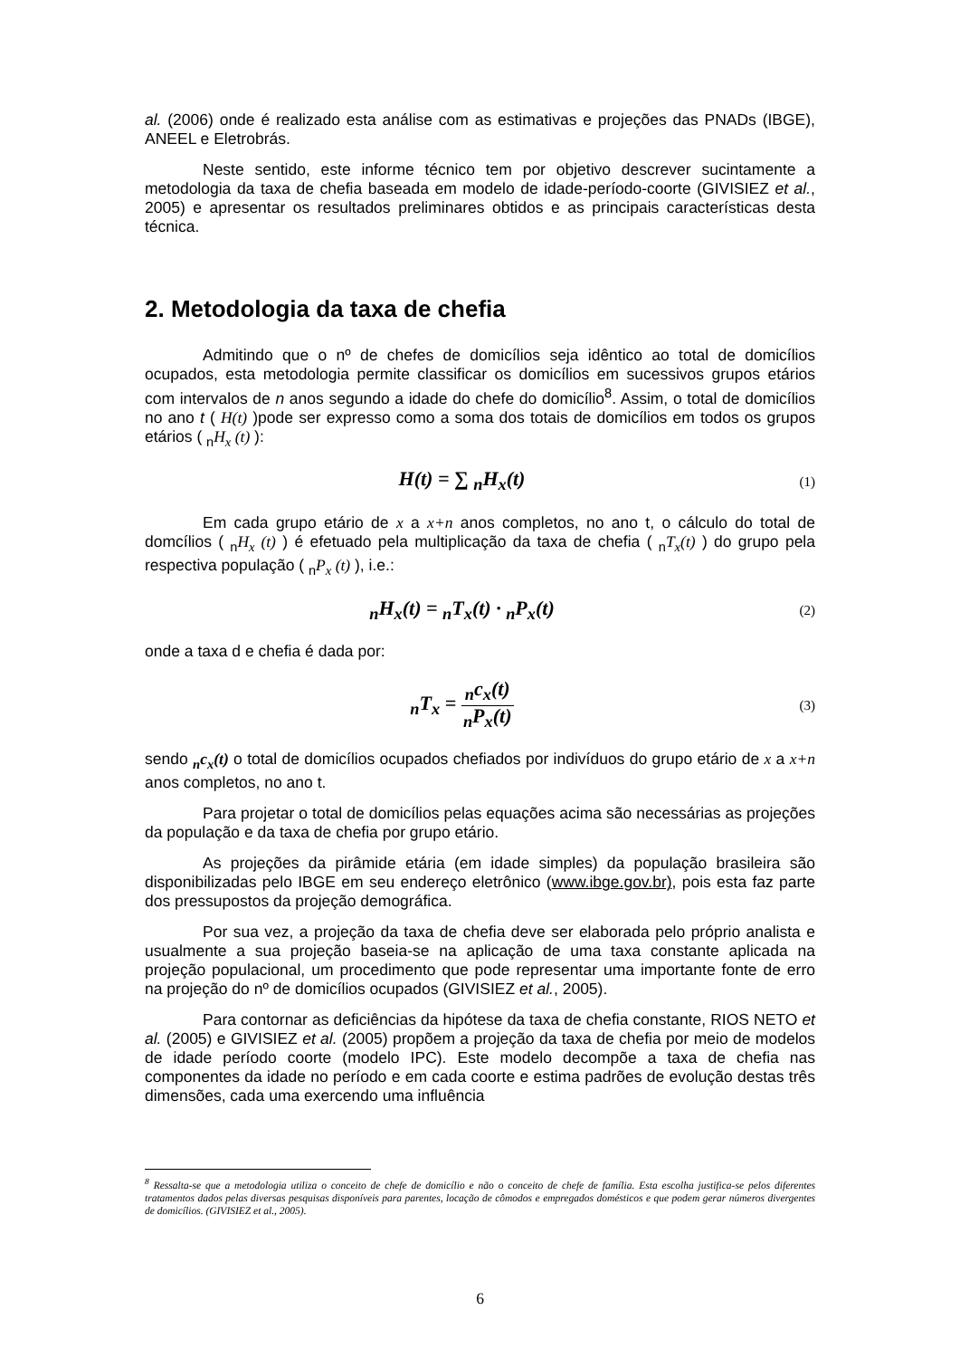al. (2006) onde é realizado esta análise com as estimativas e projeções das PNADs (IBGE), ANEEL e Eletrobrás.
Neste sentido, este informe técnico tem por objetivo descrever sucintamente a metodologia da taxa de chefia baseada em modelo de idade-período-coorte (GIVISIEZ et al., 2005) e apresentar os resultados preliminares obtidos e as principais características desta técnica.
2. Metodologia da taxa de chefia
Admitindo que o nº de chefes de domicílios seja idêntico ao total de domicílios ocupados, esta metodologia permite classificar os domicílios em sucessivos grupos etários com intervalos de n anos segundo a idade do chefe do domicílio<sup>8</sup>. Assim, o total de domicílios no ano t ( H(t) )pode ser expresso como a soma dos totais de domicílios em todos os grupos etários ( <sub>n</sub>H<sub>x</sub> (t) ):
H(t) = ∑ <sub>n</sub>H<sub>x</sub>(t)
(1)
Em cada grupo etário de x a x+n anos completos, no ano t, o cálculo do total de domcílios ( <sub>n</sub>H<sub>x</sub> (t) ) é efetuado pela multiplicação da taxa de chefia ( <sub>n</sub>T<sub>x</sub>(t) ) do grupo pela respectiva população ( <sub>n</sub>P<sub>x</sub> (t) ), i.e.:
<sub>n</sub>H<sub>x</sub>(t) = <sub>n</sub>T<sub>x</sub>(t) · <sub>n</sub>P<sub>x</sub>(t)
(2)
onde a taxa d e chefia é dada por:
<sub>n</sub>T<sub>x</sub> = <sub>n</sub>c<sub>x</sub>(t) <sub>n</sub>P<sub>x</sub>(t)
(3)
sendo <sub>n</sub>c<sub>x</sub>(t) o total de domicílios ocupados chefiados por indivíduos do grupo etário de x a x+n anos completos, no ano t.
Para projetar o total de domicílios pelas equações acima são necessárias as projeções da população e da taxa de chefia por grupo etário.
As projeções da pirâmide etária (em idade simples) da população brasileira são disponibilizadas pelo IBGE em seu endereço eletrônico (www.ibge.gov.br), pois esta faz parte dos pressupostos da projeção demográfica.
Por sua vez, a projeção da taxa de chefia deve ser elaborada pelo próprio analista e usualmente a sua projeção baseia-se na aplicação de uma taxa constante aplicada na projeção populacional, um procedimento que pode representar uma importante fonte de erro na projeção do nº de domicílios ocupados (GIVISIEZ et al., 2005).
Para contornar as deficiências da hipótese da taxa de chefia constante, RIOS NETO et al. (2005) e GIVISIEZ et al. (2005) propõem a projeção da taxa de chefia por meio de modelos de idade período coorte (modelo IPC). Este modelo decompõe a taxa de chefia nas componentes da idade no período e em cada coorte e estima padrões de evolução destas três dimensões, cada uma exercendo uma influência
<sup>8</sup> Ressalta-se que a metodologia utiliza o conceito de chefe de domicílio e não o conceito de chefe de família. Esta escolha justifica-se pelos diferentes tratamentos dados pelas diversas pesquisas disponíveis para parentes, locação de cômodos e empregados domésticos e que podem gerar números divergentes de domicílios. (GIVISIEZ et al., 2005).
6